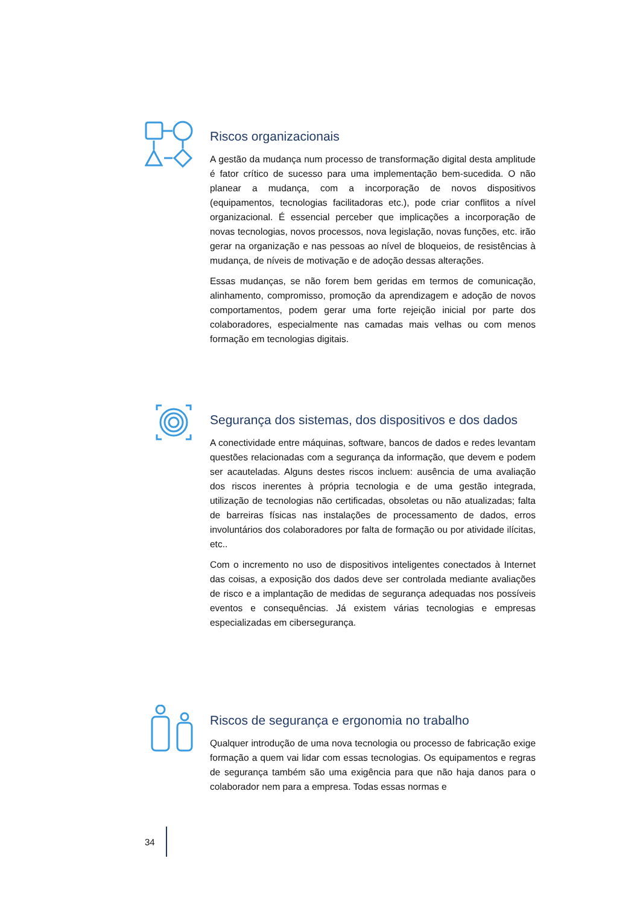Riscos organizacionais
A gestão da mudança num processo de transformação digital desta amplitude é fator crítico de sucesso para uma implementação bem-sucedida. O não planear a mudança, com a incorporação de novos dispositivos (equipamentos, tecnologias facilitadoras etc.), pode criar conflitos a nível organizacional. É essencial perceber que implicações a incorporação de novas tecnologias, novos processos, nova legislação, novas funções, etc. irão gerar na organização e nas pessoas ao nível de bloqueios, de resistências à mudança, de níveis de motivação e de adoção dessas alterações.
Essas mudanças, se não forem bem geridas em termos de comunicação, alinhamento, compromisso, promoção da aprendizagem e adoção de novos comportamentos, podem gerar uma forte rejeição inicial por parte dos colaboradores, especialmente nas camadas mais velhas ou com menos formação em tecnologias digitais.
Segurança dos sistemas, dos dispositivos e dos dados
A conectividade entre máquinas, software, bancos de dados e redes levantam questões relacionadas com a segurança da informação, que devem e podem ser acauteladas. Alguns destes riscos incluem: ausência de uma avaliação dos riscos inerentes à própria tecnologia e de uma gestão integrada, utilização de tecnologias não certificadas, obsoletas ou não atualizadas; falta de barreiras físicas nas instalações de processamento de dados, erros involuntários dos colaboradores por falta de formação ou por atividade ilícitas, etc..
Com o incremento no uso de dispositivos inteligentes conectados à Internet das coisas, a exposição dos dados deve ser controlada mediante avaliações de risco e a implantação de medidas de segurança adequadas nos possíveis eventos e consequências. Já existem várias tecnologias e empresas especializadas em cibersegurança.
Riscos de segurança e ergonomia no trabalho
Qualquer introdução de uma nova tecnologia ou processo de fabricação exige formação a quem vai lidar com essas tecnologias. Os equipamentos e regras de segurança também são uma exigência para que não haja danos para o colaborador nem para a empresa. Todas essas normas e
34